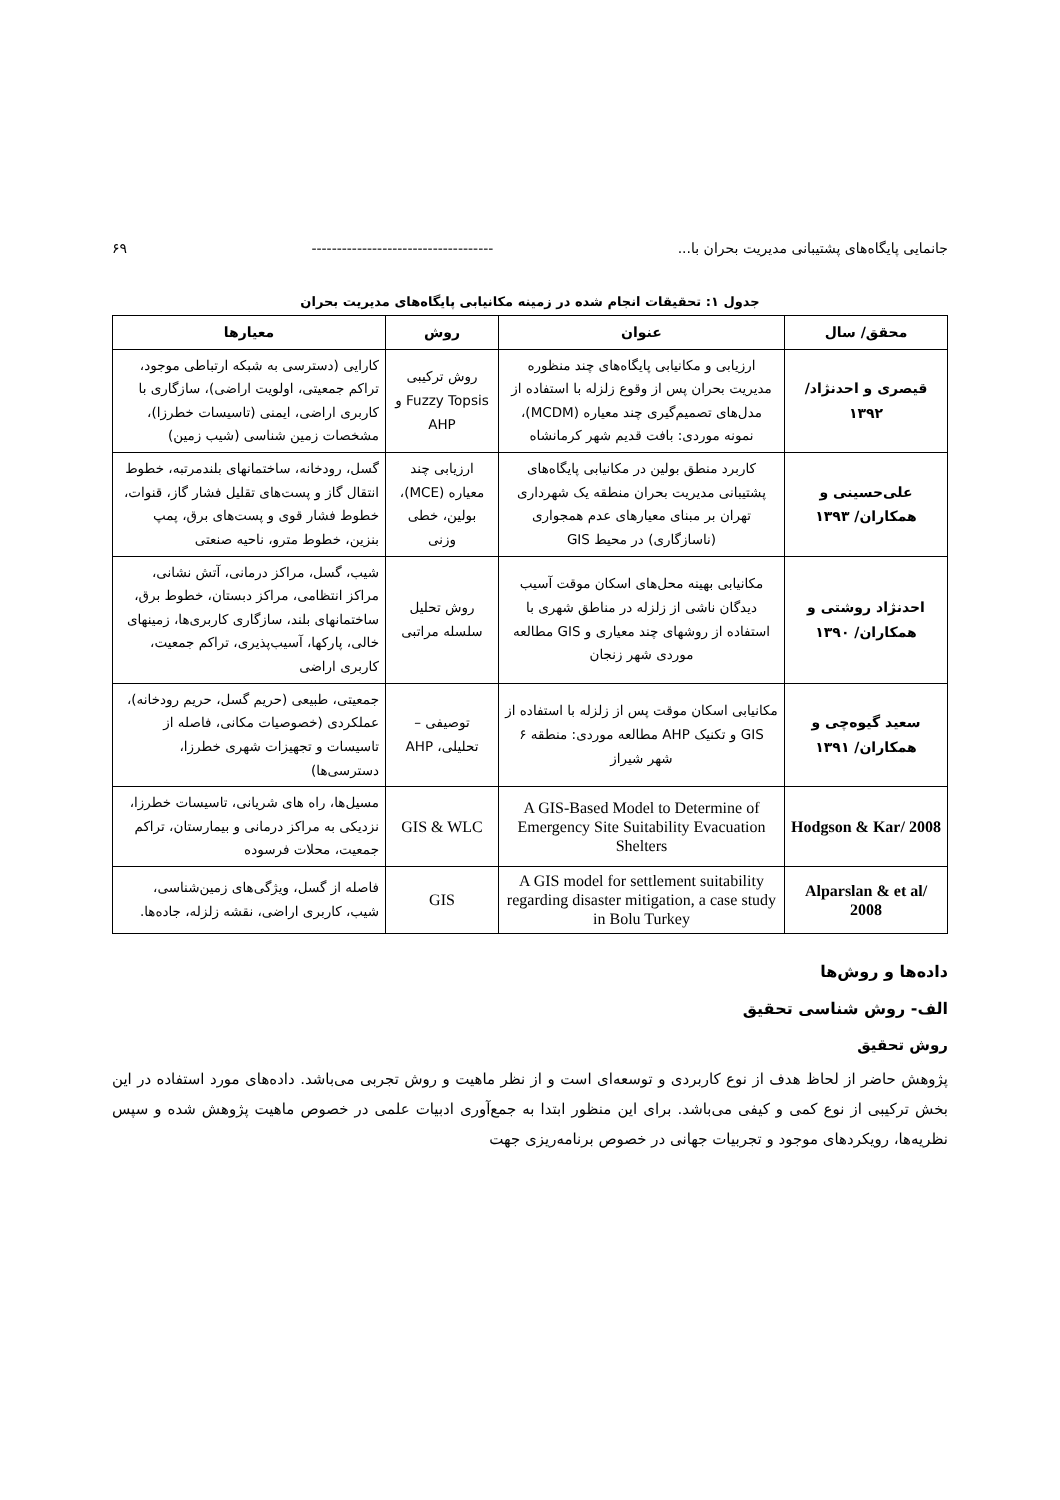جانمایی پایگاه‌های پشتیبانی مدیریت بحران با... ------------------------------------ ۶۹
جدول ۱: تحقیقات انجام شده در زمینه مکانیابی پایگاه‌های مدیریت بحران
| محقق/ سال | عنوان | روش | معیارها |
| --- | --- | --- | --- |
| قیصری و احدنژاد/ ۱۳۹۲ | ارزیابی و مکانیابی پایگاه‌های چند منظوره مدیریت بحران پس از وقوع زلزله با استفاده از مدل‌های تصمیم‌گیری چند معیاره (MCDM)، نمونه موردی: بافت قدیم شهر کرمانشاه | روش ترکیبی Fuzzy Topsis و AHP | کارایی (دسترسی به شبکه ارتباطی موجود، تراکم جمعیتی، اولویت اراضی)، سازگاری با کاربری اراضی، ایمنی (تاسیسات خطرزا)، مشخصات زمین شناسی (شیب زمین) |
| علی‌حسینی و همکاران/ ۱۳۹۳ | کاربرد منطق بولین در مکانیابی پایگاه‌های پشتیبانی مدیریت بحران منطقه یک شهرداری تهران بر مبنای معیارهای عدم همجواری (ناسازگاری) در محیط GIS | ارزیابی چند معیاره (MCE)، بولین، خطی وزنی | گسل، رودخانه، ساختمانهای بلندمرتبه، خطوط انتقال گاز و پست‌های تقلیل فشار گاز، قنوات، خطوط فشار قوی و پست‌های برق، پمپ بنزین، خطوط مترو، ناحیه صنعتی |
| احدنژاد روشتی و همکاران/ ۱۳۹۰ | مکانیابی بهینه محل‌های اسکان موقت آسیب دیدگان ناشی از زلزله در مناطق شهری با استفاده از روشهای چند معیاری و GIS مطالعه موردی شهر زنجان | روش تحلیل سلسله مراتبی | شیب، گسل، مراکز درمانی، آتش نشانی، مراکز انتظامی، مراکز دبستان، خطوط برق، ساختمانهای بلند، سازگاری کاربری‌ها، زمینهای خالی، پارکها، آسیب‌پذیری، تراکم جمعیت، کاربری اراضی |
| سعید گیوه‌چی و همکاران/ ۱۳۹۱ | مکانیابی اسکان موقت پس از زلزله با استفاده از GIS و تکنیک AHP مطالعه موردی: منطقه ۶ شهر شیراز | توصیفی – تحلیلی، AHP | جمعیتی، طبیعی (حریم گسل، حریم رودخانه)، عملکردی (خصوصیات مکانی، فاصله از تاسیسات و تجهیزات شهری خطرزا، دسترسی‌ها) |
| Hodgson & Kar/ 2008 | A GIS-Based Model to Determine of Emergency Site Suitability Evacuation Shelters | GIS & WLC | مسیل‌ها، راه های شریانی، تاسیسات خطرزا، نزدیکی به مراکز درمانی و بیمارستان، تراکم جمعیت، محلات فرسوده |
| Alparslan & et al/ 2008 | A GIS model for settlement suitability regarding disaster mitigation, a case study in Bolu Turkey | GIS | فاصله از گسل، ویژگی‌های زمین‌شناسی، شیب، کاربری اراضی، نقشه زلزله، جاده‌ها. |
داده‌ها و روش‌ها
الف- روش شناسی تحقیق
روش تحقیق
پژوهش حاضر از لحاظ هدف از نوع کاربردی و توسعه‌ای است و از نظر ماهیت و روش تجربی می‌باشد. داده‌های مورد استفاده در این بخش ترکیبی از نوع کمی و کیفی می‌باشد. برای این منظور ابتدا به جمع‌آوری ادبیات علمی در خصوص ماهیت پژوهش شده و سپس نظریه‌ها، رویکردهای موجود و تجربیات جهانی در خصوص برنامه‌ریزی جهت